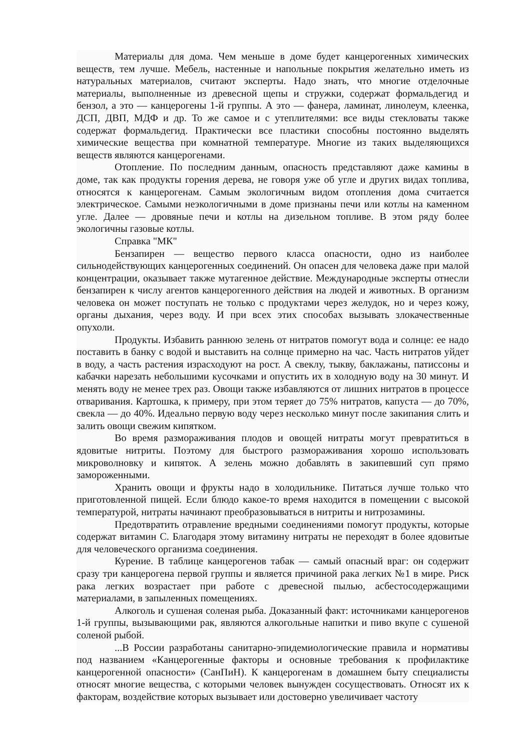Материалы для дома. Чем меньше в доме будет канцерогенных химических веществ, тем лучше. Мебель, настенные и напольные покрытия желательно иметь из натуральных материалов, считают эксперты. Надо знать, что многие отделочные материалы, выполненные из древесной щепы и стружки, содержат формальдегид и бензол, а это — канцерогены 1-й группы. А это — фанера, ламинат, линолеум, клеенка, ДСП, ДВП, МДФ и др. То же самое и с утеплителями: все виды стекловаты также содержат формальдегид. Практически все пластики способны постоянно выделять химические вещества при комнатной температуре. Многие из таких выделяющихся веществ являются канцерогенами.
Отопление. По последним данным, опасность представляют даже камины в доме, так как продукты горения дерева, не говоря уже об угле и других видах топлива, относятся к канцерогенам. Самым экологичным видом отопления дома считается электрическое. Самыми неэкологичными в доме признаны печи или котлы на каменном угле. Далее — дровяные печи и котлы на дизельном топливе. В этом ряду более экологичны газовые котлы.
Справка "МК"
Бензапирен — вещество первого класса опасности, одно из наиболее сильнодействующих канцерогенных соединений. Он опасен для человека даже при малой концентрации, оказывает также мутагенное действие. Международные эксперты отнесли бензапирен к числу агентов канцерогенного действия на людей и животных. В организм человека он может поступать не только с продуктами через желудок, но и через кожу, органы дыхания, через воду. И при всех этих способах вызывать злокачественные опухоли.
Продукты. Избавить раннюю зелень от нитратов помогут вода и солнце: ее надо поставить в банку с водой и выставить на солнце примерно на час. Часть нитратов уйдет в воду, а часть растения израсходуют на рост. А свеклу, тыкву, баклажаны, патиссоны и кабачки нарезать небольшими кусочками и опустить их в холодную воду на 30 минут. И менять воду не менее трех раз. Овощи также избавляются от лишних нитратов в процессе отваривания. Картошка, к примеру, при этом теряет до 75% нитратов, капуста — до 70%, свекла — до 40%. Идеально первую воду через несколько минут после закипания слить и залить овощи свежим кипятком.
Во время размораживания плодов и овощей нитраты могут превратиться в ядовитые нитриты. Поэтому для быстрого размораживания хорошо использовать микроволновку и кипяток. А зелень можно добавлять в закипевший суп прямо замороженными.
Хранить овощи и фрукты надо в холодильнике. Питаться лучше только что приготовленной пищей. Если блюдо какое-то время находится в помещении с высокой температурой, нитраты начинают преобразовываться в нитриты и нитрозамины.
Предотвратить отравление вредными соединениями помогут продукты, которые содержат витамин С. Благодаря этому витамину нитраты не переходят в более ядовитые для человеческого организма соединения.
Курение. В таблице канцерогенов табак — самый опасный враг: он содержит сразу три канцерогена первой группы и является причиной рака легких №1 в мире. Риск рака легких возрастает при работе с древесной пылью, асбестосодержащими материалами, в запыленных помещениях.
Алкоголь и сушеная соленая рыба. Доказанный факт: источниками канцерогенов 1-й группы, вызывающими рак, являются алкогольные напитки и пиво вкупе с сушеной соленой рыбой.
...В России разработаны санитарно-эпидемиологические правила и нормативы под названием «Канцерогенные факторы и основные требования к профилактике канцерогенной опасности» (СанПиН). К канцерогенам в домашнем быту специалисты относят многие вещества, с которыми человек вынужден сосуществовать. Относят их к факторам, воздействие которых вызывает или достоверно увеличивает частоту